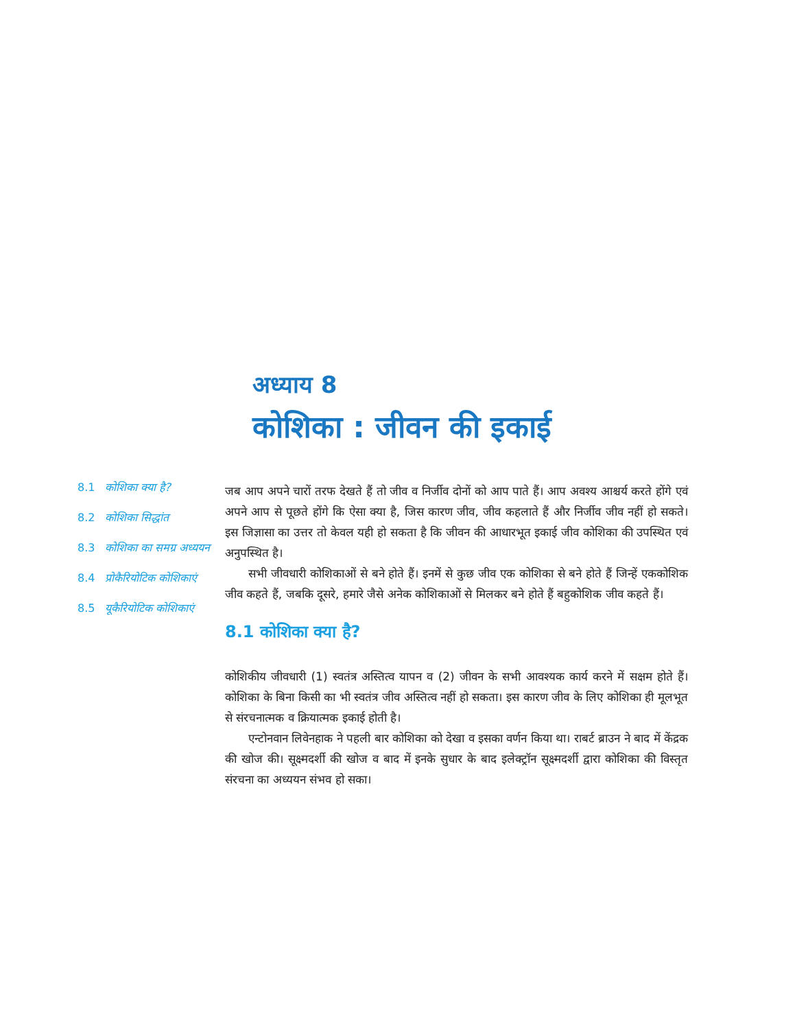अध्याय 8
कोशिका : जीवन की इकाई
8.1 कोशिका क्या है?
8.2 कोशिका सिद्धांत
8.3 कोशिका का समग्र अध्ययन
8.4 प्रोकैरियोटिक कोशिकाएं
8.5 यूकैरियोटिक कोशिकाएं
जब आप अपने चारों तरफ देखते हैं तो जीव व निर्जीव दोनों को आप पाते हैं। आप अवश्य आश्चर्य करते होंगे एवं अपने आप से पूछते होंगे कि ऐसा क्या है, जिस कारण जीव, जीव कहलाते हैं और निर्जीव जीव नहीं हो सकते। इस जिज्ञासा का उत्तर तो केवल यही हो सकता है कि जीवन की आधारभूत इकाई जीव कोशिका की उपस्थित एवं अनुपस्थित है।
सभी जीवधारी कोशिकाओं से बने होते हैं। इनमें से कुछ जीव एक कोशिका से बने होते हैं जिन्हें एककोशिक जीव कहते हैं, जबकि दूसरे, हमारे जैसे अनेक कोशिकाओं से मिलकर बने होते हैं बहुकोशिक जीव कहते हैं।
8.1 कोशिका क्या है?
कोशिकीय जीवधारी (1) स्वतंत्र अस्तित्व यापन व (2) जीवन के सभी आवश्यक कार्य करने में सक्षम होते हैं। कोशिका के बिना किसी का भी स्वतंत्र जीव अस्तित्व नहीं हो सकता। इस कारण जीव के लिए कोशिका ही मूलभूत से संरचनात्मक व क्रियात्मक इकाई होती है।
एन्टोनवान लिवेनहाक ने पहली बार कोशिका को देखा व इसका वर्णन किया था। राबर्ट ब्राउन ने बाद में केंद्रक की खोज की। सूक्ष्मदर्शी की खोज व बाद में इनके सुधार के बाद इलेक्ट्रॉन सूक्ष्मदर्शी द्वारा कोशिका की विस्तृत संरचना का अध्ययन संभव हो सका।